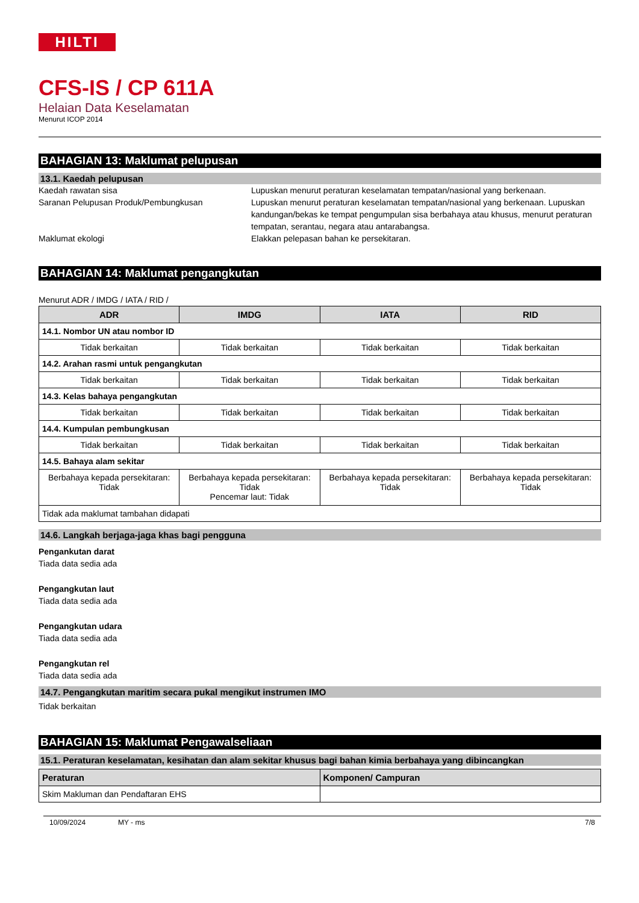HILTI
CFS-IS / CP 611A
Helaian Data Keselamatan
Menurut ICOP 2014
BAHAGIAN 13: Maklumat pelupusan
13.1. Kaedah pelupusan
Kaedah rawatan sisa Lupuskan menurut peraturan keselamatan tempatan/nasional yang berkenaan.
Saranan Pelupusan Produk/Pembungkusan Lupuskan menurut peraturan keselamatan tempatan/nasional yang berkenaan. Lupuskan kandungan/bekas ke tempat pengumpulan sisa berbahaya atau khusus, menurut peraturan tempatan, serantau, negara atau antarabangsa.
Maklumat ekologi Elakkan pelepasan bahan ke persekitaran.
BAHAGIAN 14: Maklumat pengangkutan
Menurut ADR / IMDG / IATA / RID /
| ADR | IMDG | IATA | RID |
| --- | --- | --- | --- |
| 14.1. Nombor UN atau nombor ID | | | |
| Tidak berkaitan | Tidak berkaitan | Tidak berkaitan | Tidak berkaitan |
| 14.2. Arahan rasmi untuk pengangkutan | | | |
| Tidak berkaitan | Tidak berkaitan | Tidak berkaitan | Tidak berkaitan |
| 14.3. Kelas bahaya pengangkutan | | | |
| Tidak berkaitan | Tidak berkaitan | Tidak berkaitan | Tidak berkaitan |
| 14.4. Kumpulan pembungkusan | | | |
| Tidak berkaitan | Tidak berkaitan | Tidak berkaitan | Tidak berkaitan |
| 14.5. Bahaya alam sekitar | | | |
| Berbahaya kepada persekitaran: Tidak | Berbahaya kepada persekitaran: Tidak Pencemar laut: Tidak | Berbahaya kepada persekitaran: Tidak | Berbahaya kepada persekitaran: Tidak |
| Tidak ada maklumat tambahan didapati | | | |
14.6. Langkah berjaga-jaga khas bagi pengguna
Pengankutan darat
Tiada data sedia ada
Pengangkutan laut
Tiada data sedia ada
Pengangkutan udara
Tiada data sedia ada
Pengangkutan rel
Tiada data sedia ada
14.7. Pengangkutan maritim secara pukal mengikut instrumen IMO
Tidak berkaitan
BAHAGIAN 15: Maklumat Pengawalseliaan
15.1. Peraturan keselamatan, kesihatan dan alam sekitar khusus bagi bahan kimia berbahaya yang dibincangkan
| Peraturan | Komponen/ Campuran |
| --- | --- |
| Skim Makluman dan Pendaftaran EHS | |
10/09/2024 MY - ms 7/8